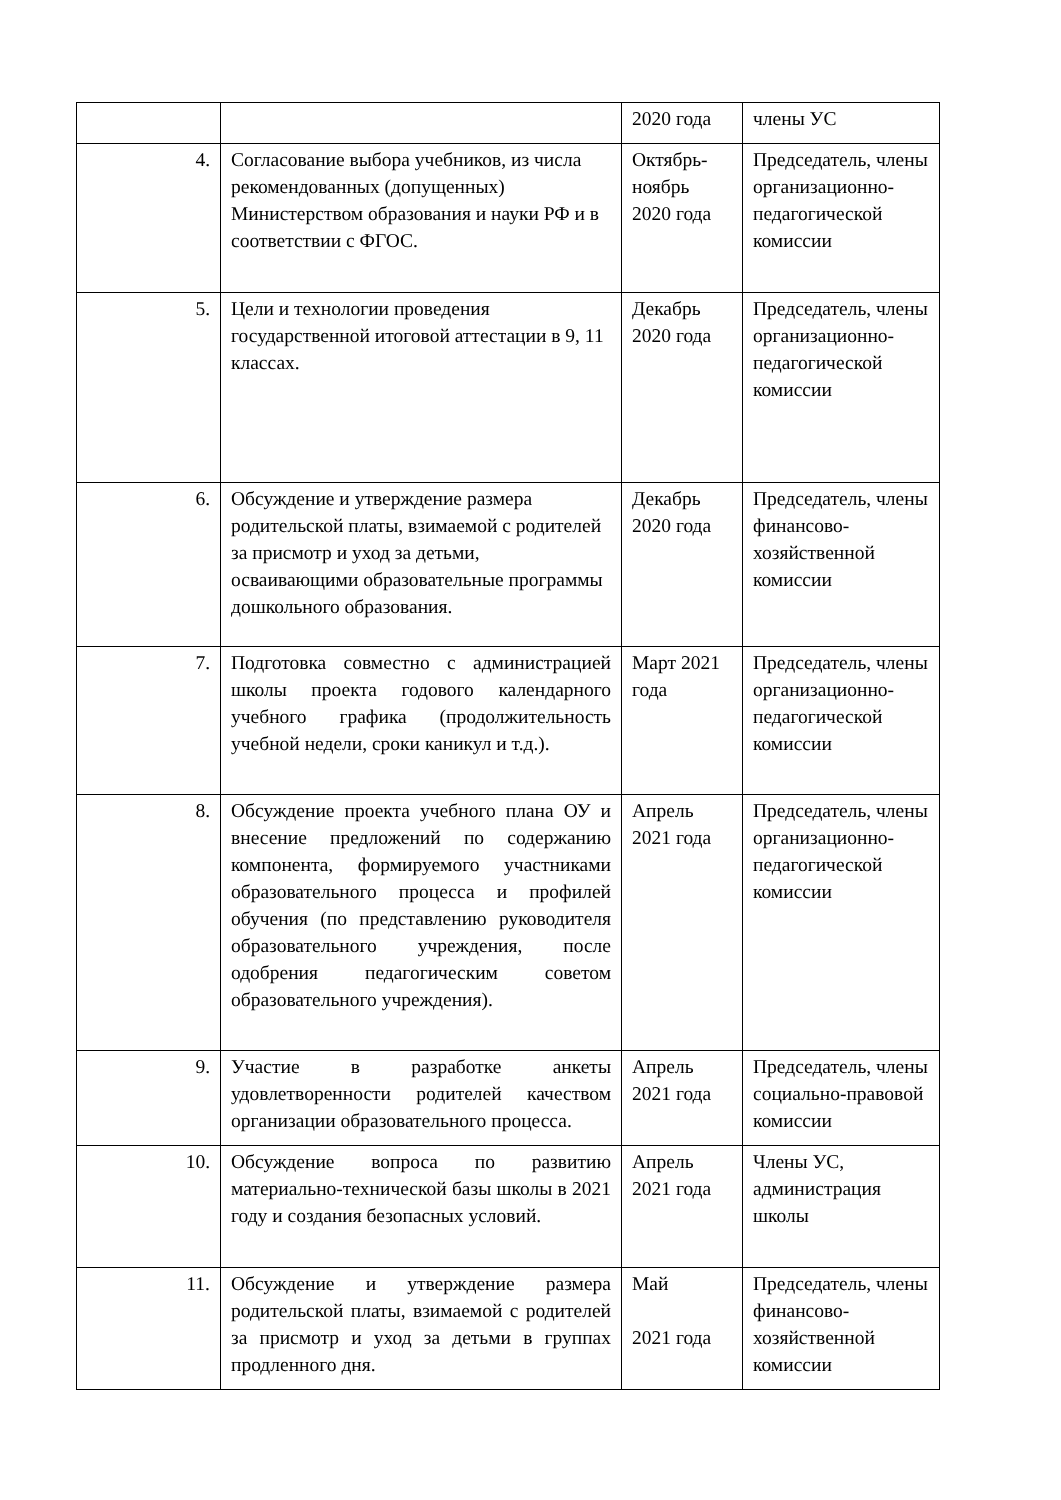| | | 2020 года | члены УС |
| 4. | Согласование выбора учебников, из числа рекомендованных (допущенных) Министерством образования и науки РФ и в соответствии с ФГОС. | Октябрь-ноябрь 2020 года | Председатель, члены организационно-педагогической комиссии |
| 5. | Цели и технологии проведения государственной итоговой аттестации в 9, 11 классах. | Декабрь 2020 года | Председатель, члены организационно-педагогической комиссии |
| 6. | Обсуждение и утверждение размера родительской платы, взимаемой с родителей за присмотр и уход за детьми, осваивающими образовательные программы дошкольного образования. | Декабрь 2020 года | Председатель, члены финансово-хозяйственной комиссии |
| 7. | Подготовка совместно с администрацией школы проекта годового календарного учебного графика (продолжительность учебной недели, сроки каникул и т.д.). | Март 2021 года | Председатель, члены организационно-педагогической комиссии |
| 8. | Обсуждение проекта учебного плана ОУ и внесение предложений по содержанию компонента, формируемого участниками образовательного процесса и профилей обучения (по представлению руководителя образовательного учреждения, после одобрения педагогическим советом образовательного учреждения). | Апрель 2021 года | Председатель, члены организационно-педагогической комиссии |
| 9. | Участие в разработке анкеты удовлетворенности родителей качеством организации образовательного процесса. | Апрель 2021 года | Председатель, члены социально-правовой комиссии |
| 10. | Обсуждение вопроса по развитию материально-технической базы школы в 2021 году и создания безопасных условий. | Апрель 2021 года | Члены УС, администрация школы |
| 11. | Обсуждение и утверждение размера родительской платы, взимаемой с родителей за присмотр и уход за детьми в группах продленного дня. | Май 2021 года | Председатель, члены финансово-хозяйственной комиссии |